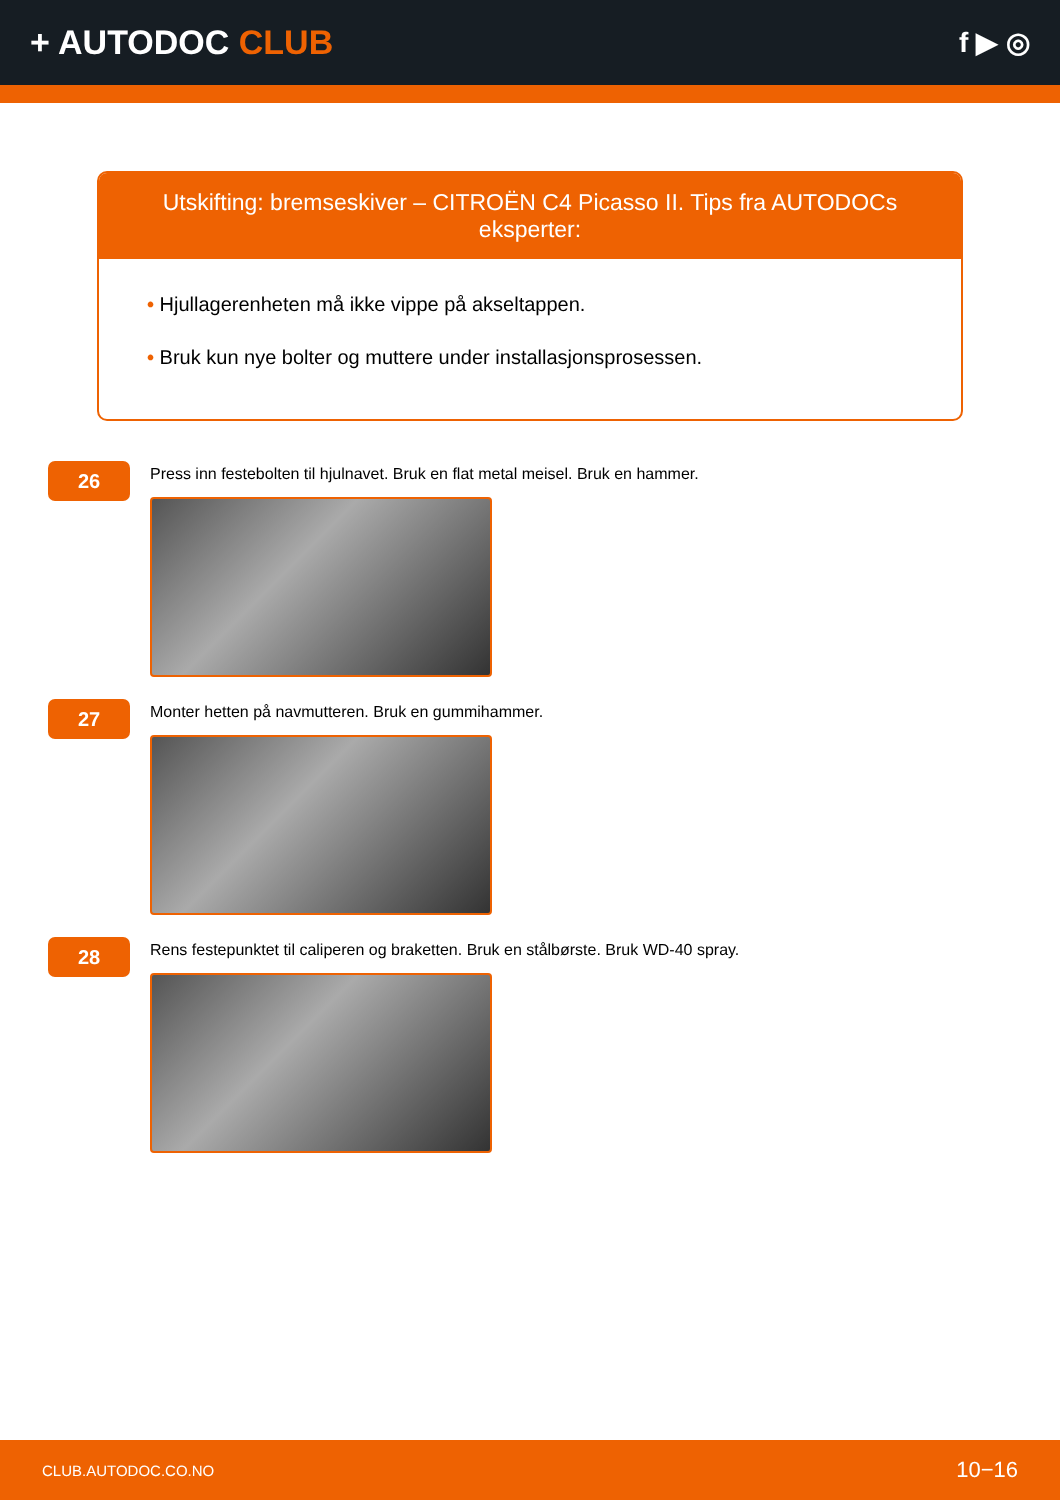+ AUTODOC CLUB
f ▶ ◎
Utskifting: bremseskiver – CITROËN C4 Picasso II. Tips fra AUTODOCs eksperter:
• Hjullagerenheten må ikke vippe på akseltappen.
• Bruk kun nye bolter og muttere under installasjonsprosessen.
26
Press inn festebolten til hjulnavet. Bruk en flat metal meisel. Bruk en hammer.
27
Monter hetten på navmutteren. Bruk en gummihammer.
28
Rens festepunktet til caliperen og braketten. Bruk en stålbørste. Bruk WD-40 spray.
CLUB.AUTODOC.CO.NO 10−16